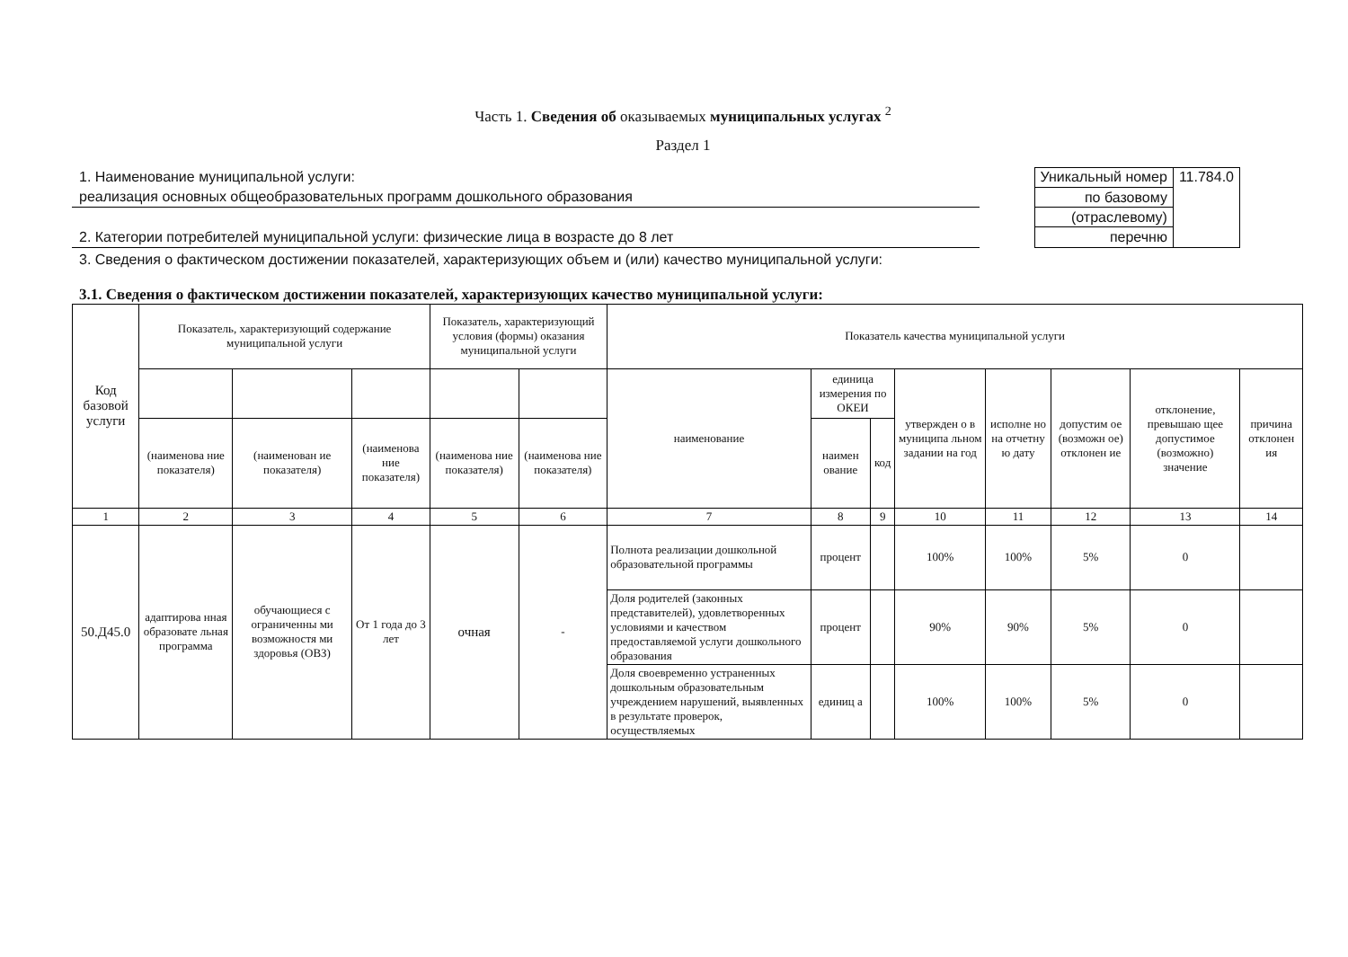Часть 1. Сведения об оказываемых муниципальных услугах <sup>2</sup>
Раздел 1
1. Наименование муниципальной услуги:
реализация основных общеобразовательных программ дошкольного образования
2. Категории потребителей муниципальной услуги: физические лица в возрасте до 8 лет
| Уникальный номер | 11.784.0 |
| по базовому | |
| (отраслевому) | |
| перечню | |
3. Сведения о фактическом достижении показателей, характеризующих объем и (или) качество муниципальной услуги:
3.1. Сведения о фактическом достижении показателей, характеризующих качество муниципальной услуги:
| Код базовой услуги | Показатель, характеризующий содержание муниципальной услуги | | | Показатель, характеризующий условия (формы) оказания муниципальной услуги | | Показатель качества муниципальной услуги | | | | | | | |
| --- | --- | --- | --- | --- | --- | --- | --- | --- | --- | --- | --- | --- | --- |
| | | | | | | наименование | единица измерения по ОКЕИ | | утвержден о в муниципа льном задании на год | исполне но на отчетну ю дату | допустим ое (возможн ое) отклонен ие | отклонение, превышаю щее допустимое (возможно) значение | причина отклонен ия |
| | (наименова ние показателя) | (наименован ие показателя) | (наименова ние показателя) | (наименова ние показателя) | (наименова ние показателя) | | наимен ование | код | | | | | |
| 1 | 2 | 3 | 4 | 5 | 6 | 7 | 8 | 9 | 10 | 11 | 12 | 13 | 14 |
| 50.Д45.0 | адаптирова нная образовате льная программа | обучающиеся с ограниченны ми возможностя ми здоровья (ОВЗ) | От 1 года до 3 лет | очная | - | Полнота реализации дошкольной образовательной программы | процент | | 100% | 100% | 5% | 0 | |
| | | | | | | Доля родителей (законных представителей), удовлетворенных условиями и качеством предоставляемой услуги дошкольного образования | процент | | 90% | 90% | 5% | 0 | |
| | | | | | | Доля своевременно устраненных дошкольным образовательным учреждением нарушений, выявленных в результате проверок, осуществляемых | единиц а | | 100% | 100% | 5% | 0 | |